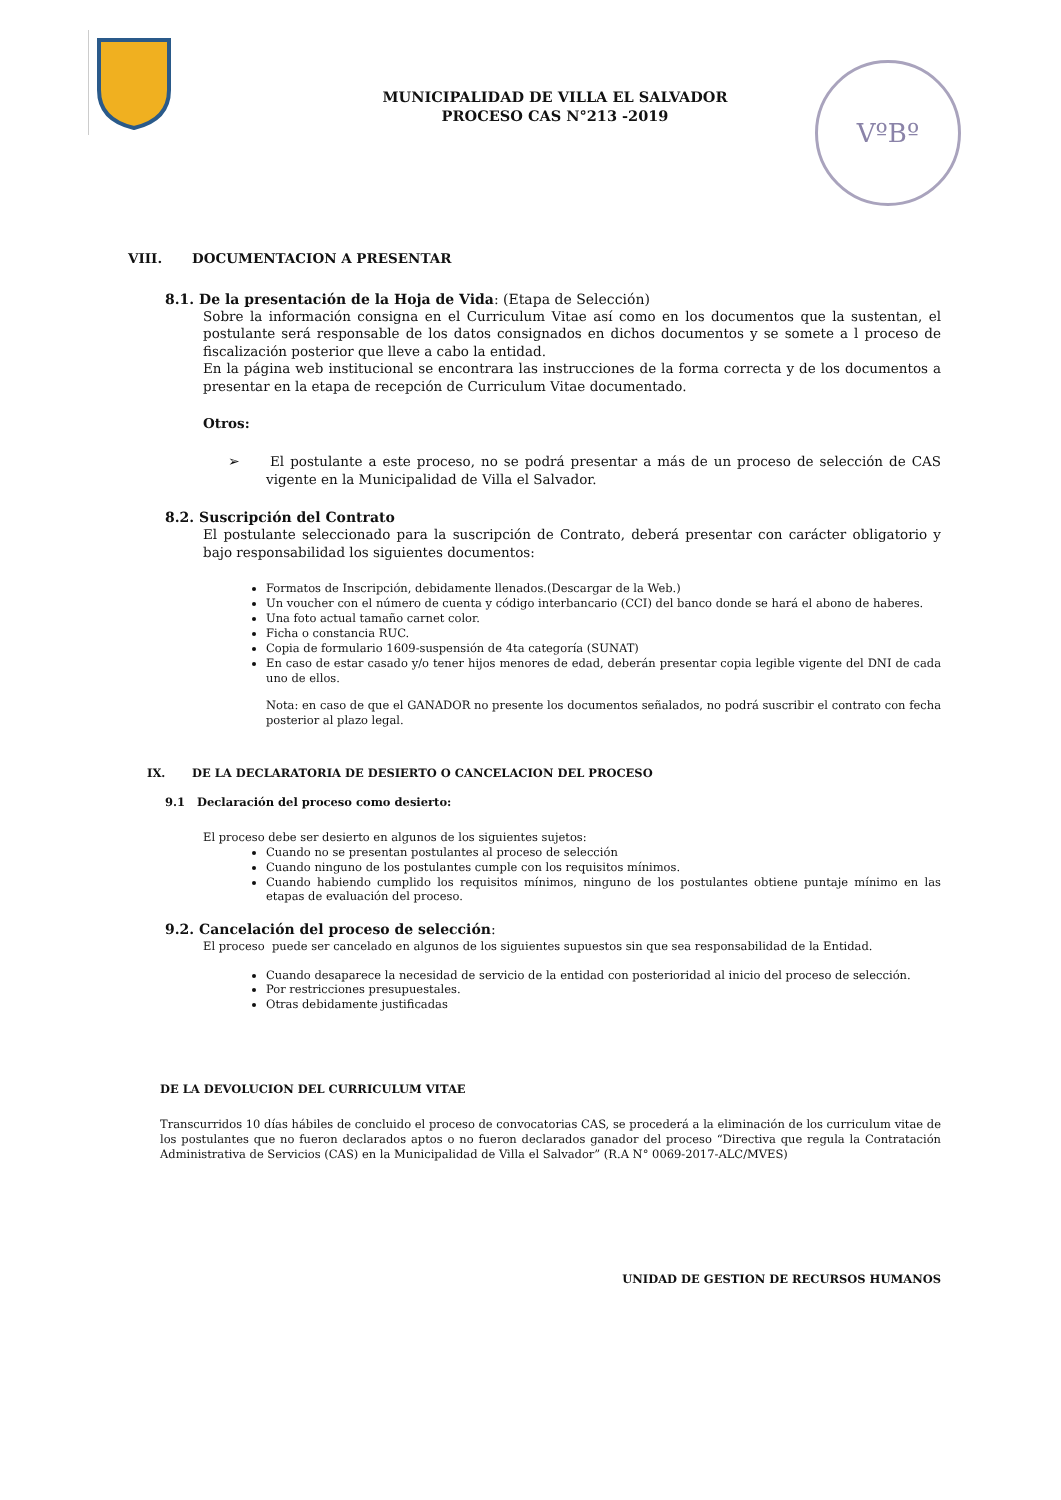MUNICIPALIDAD DE VILLA EL SALVADOR
PROCESO CAS N°213 -2019
VºBº
VIII. DOCUMENTACION A PRESENTAR
8.1. De la presentación de la Hoja de Vida: (Etapa de Selección)
Sobre la información consigna en el Curriculum Vitae así como en los documentos que la sustentan, el postulante será responsable de los datos consignados en dichos documentos y se somete a l proceso de fiscalización posterior que lleve a cabo la entidad.
En la página web institucional se encontrara las instrucciones de la forma correcta y de los documentos a presentar en la etapa de recepción de Curriculum Vitae documentado.
Otros:
➢ El postulante a este proceso, no se podrá presentar a más de un proceso de selección de CAS vigente en la Municipalidad de Villa el Salvador.
8.2. Suscripción del Contrato
El postulante seleccionado para la suscripción de Contrato, deberá presentar con carácter obligatorio y bajo responsabilidad los siguientes documentos:
Formatos de Inscripción, debidamente llenados.(Descargar de la Web.)
Un voucher con el número de cuenta y código interbancario (CCI) del banco donde se hará el abono de haberes.
Una foto actual tamaño carnet color.
Ficha o constancia RUC.
Copia de formulario 1609-suspensión de 4ta categoría (SUNAT)
En caso de estar casado y/o tener hijos menores de edad, deberán presentar copia legible vigente del DNI de cada uno de ellos.
Nota: en caso de que el GANADOR no presente los documentos señalados, no podrá suscribir el contrato con fecha posterior al plazo legal.
IX. DE LA DECLARATORIA DE DESIERTO O CANCELACION DEL PROCESO
9.1 Declaración del proceso como desierto:
El proceso debe ser desierto en algunos de los siguientes sujetos:
Cuando no se presentan postulantes al proceso de selección
Cuando ninguno de los postulantes cumple con los requisitos mínimos.
Cuando habiendo cumplido los requisitos mínimos, ninguno de los postulantes obtiene puntaje mínimo en las etapas de evaluación del proceso.
9.2. Cancelación del proceso de selección:
El proceso puede ser cancelado en algunos de los siguientes supuestos sin que sea responsabilidad de la Entidad.
Cuando desaparece la necesidad de servicio de la entidad con posterioridad al inicio del proceso de selección.
Por restricciones presupuestales.
Otras debidamente justificadas
DE LA DEVOLUCION DEL CURRICULUM VITAE
Transcurridos 10 días hábiles de concluido el proceso de convocatorias CAS, se procederá a la eliminación de los curriculum vitae de los postulantes que no fueron declarados aptos o no fueron declarados ganador del proceso “Directiva que regula la Contratación Administrativa de Servicios (CAS) en la Municipalidad de Villa el Salvador” (R.A N° 0069-2017-ALC/MVES)
UNIDAD DE GESTION DE RECURSOS HUMANOS